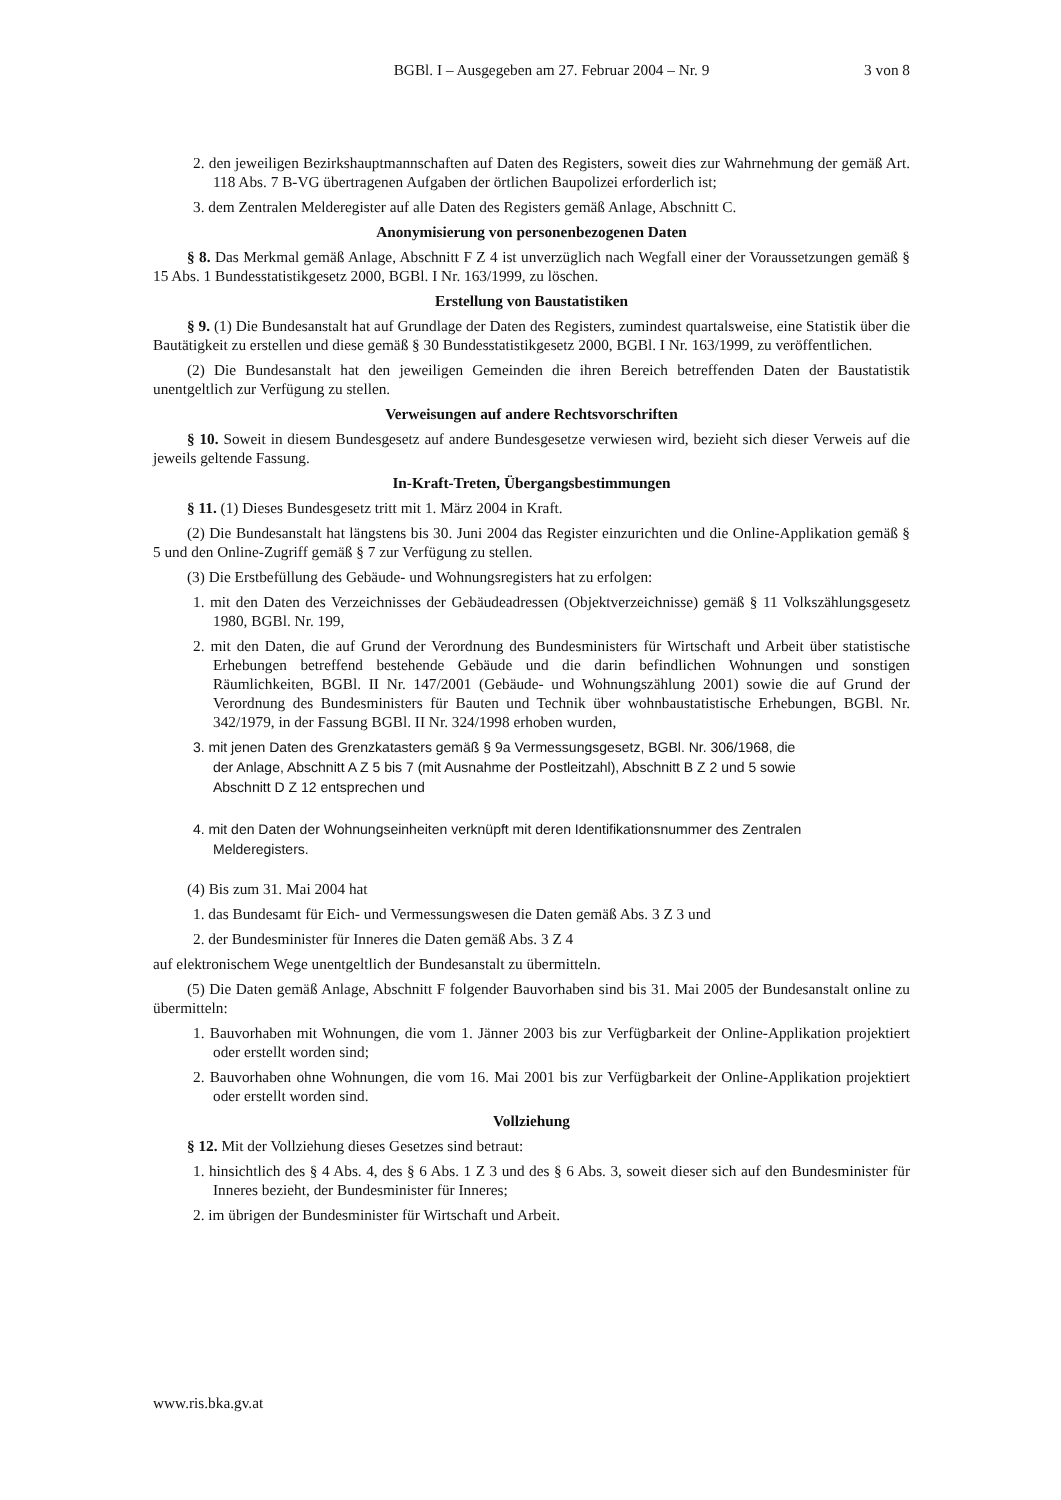BGBl. I – Ausgegeben am 27. Februar 2004 – Nr. 9
3 von 8
2. den jeweiligen Bezirkshauptmannschaften auf Daten des Registers, soweit dies zur Wahrnehmung der gemäß Art. 118 Abs. 7 B-VG übertragenen Aufgaben der örtlichen Baupolizei erforderlich ist;
3. dem Zentralen Melderegister auf alle Daten des Registers gemäß Anlage, Abschnitt C.
Anonymisierung von personenbezogenen Daten
§ 8. Das Merkmal gemäß Anlage, Abschnitt F Z 4 ist unverzüglich nach Wegfall einer der Voraussetzungen gemäß § 15 Abs. 1 Bundesstatistikgesetz 2000, BGBl. I Nr. 163/1999, zu löschen.
Erstellung von Baustatistiken
§ 9. (1) Die Bundesanstalt hat auf Grundlage der Daten des Registers, zumindest quartalsweise, eine Statistik über die Bautätigkeit zu erstellen und diese gemäß § 30 Bundesstatistikgesetz 2000, BGBl. I Nr. 163/1999, zu veröffentlichen.
(2) Die Bundesanstalt hat den jeweiligen Gemeinden die ihren Bereich betreffenden Daten der Baustatistik unentgeltlich zur Verfügung zu stellen.
Verweisungen auf andere Rechtsvorschriften
§ 10. Soweit in diesem Bundesgesetz auf andere Bundesgesetze verwiesen wird, bezieht sich dieser Verweis auf die jeweils geltende Fassung.
In-Kraft-Treten, Übergangsbestimmungen
§ 11. (1) Dieses Bundesgesetz tritt mit 1. März 2004 in Kraft.
(2) Die Bundesanstalt hat längstens bis 30. Juni 2004 das Register einzurichten und die Online-Applikation gemäß § 5 und den Online-Zugriff gemäß § 7 zur Verfügung zu stellen.
(3) Die Erstbefüllung des Gebäude- und Wohnungsregisters hat zu erfolgen:
1. mit den Daten des Verzeichnisses der Gebäudeadressen (Objektverzeichnisse) gemäß § 11 Volkszählungsgesetz 1980, BGBl. Nr. 199,
2. mit den Daten, die auf Grund der Verordnung des Bundesministers für Wirtschaft und Arbeit über statistische Erhebungen betreffend bestehende Gebäude und die darin befindlichen Wohnungen und sonstigen Räumlichkeiten, BGBl. II Nr. 147/2001 (Gebäude- und Wohnungszählung 2001) sowie die auf Grund der Verordnung des Bundesministers für Bauten und Technik über wohnbaustatistische Erhebungen, BGBl. Nr. 342/1979, in der Fassung BGBl. II Nr. 324/1998 erhoben wurden,
3. mit jenen Daten des Grenzkatasters gemäß § 9a Vermessungsgesetz, BGBl. Nr. 306/1968, die der Anlage, Abschnitt A Z 5 bis 7 (mit Ausnahme der Postleitzahl), Abschnitt B Z 2 und 5 sowie Abschnitt D Z 12 entsprechen und
4. mit den Daten der Wohnungseinheiten verknüpft mit deren Identifikationsnummer des Zentralen Melderegisters.
(4) Bis zum 31. Mai 2004 hat
1. das Bundesamt für Eich- und Vermessungswesen die Daten gemäß Abs. 3 Z 3 und
2. der Bundesminister für Inneres die Daten gemäß Abs. 3 Z 4
auf elektronischem Wege unentgeltlich der Bundesanstalt zu übermitteln.
(5) Die Daten gemäß Anlage, Abschnitt F folgender Bauvorhaben sind bis 31. Mai 2005 der Bundesanstalt online zu übermitteln:
1. Bauvorhaben mit Wohnungen, die vom 1. Jänner 2003 bis zur Verfügbarkeit der Online-Applikation projektiert oder erstellt worden sind;
2. Bauvorhaben ohne Wohnungen, die vom 16. Mai 2001 bis zur Verfügbarkeit der Online-Applikation projektiert oder erstellt worden sind.
Vollziehung
§ 12. Mit der Vollziehung dieses Gesetzes sind betraut:
1. hinsichtlich des § 4 Abs. 4, des § 6 Abs. 1 Z 3 und des § 6 Abs. 3, soweit dieser sich auf den Bundesminister für Inneres bezieht, der Bundesminister für Inneres;
2. im übrigen der Bundesminister für Wirtschaft und Arbeit.
www.ris.bka.gv.at